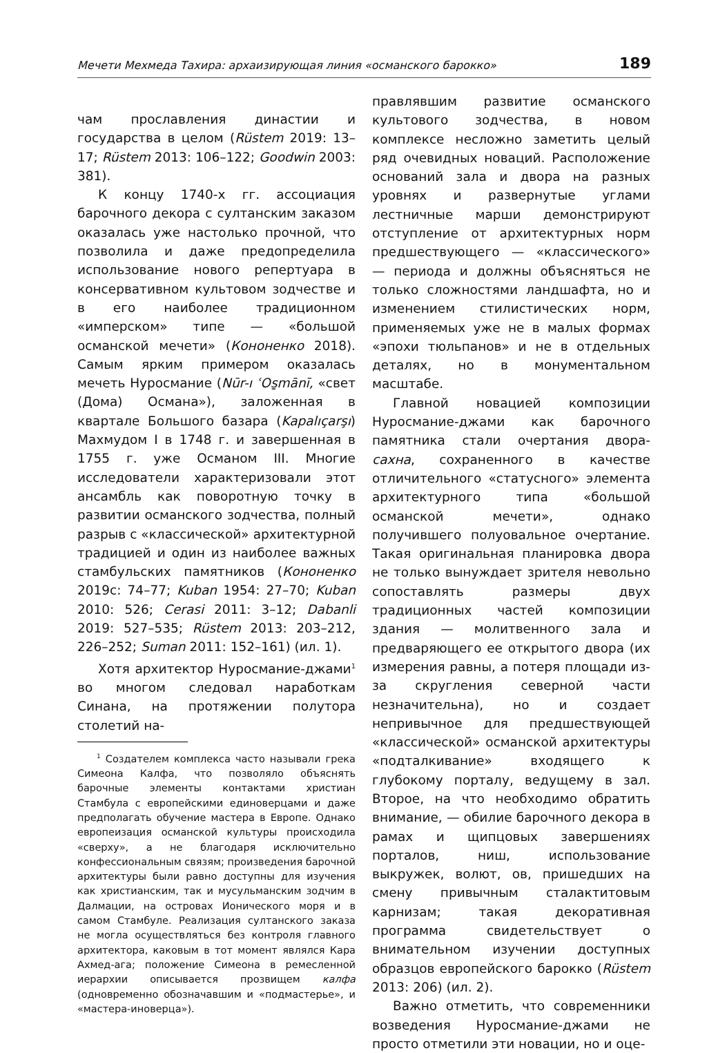Мечети Мехмеда Тахира: архаизирующая линия «османского барокко» 189
чам прославления династии и государства в целом (Rüstem 2019: 13–17; Rüstem 2013: 106–122; Goodwin 2003: 381).
К концу 1740-х гг. ассоциация барочного декора с султанским заказом оказалась уже настолько прочной, что позволила и даже предопределила использование нового репертуара в консервативном культовом зодчестве и в его наиболее традиционном «имперском» типе — «большой османской мечети» (Кононенко 2018). Самым ярким примером оказалась мечеть Нуросмание (Nūr-ı ʿOs̱mānī, «свет (Дома) Османа»), заложенная в квартале Большого базара (Kapalıçarşı) Махмудом I в 1748 г. и завершенная в 1755 г. уже Османом III. Многие исследователи характеризовали этот ансамбль как поворотную точку в развитии османского зодчества, полный разрыв с «классической» архитектурной традицией и один из наиболее важных стамбульских памятников (Кононенко 2019с: 74–77; Kuban 1954: 27–70; Kuban 2010: 526; Cerasi 2011: 3–12; Dabanli 2019: 527–535; Rüstem 2013: 203–212, 226–252; Suman 2011: 152–161) (ил. 1).
Хотя архитектор Нуросмание-джами<sup>1</sup> во многом следовал наработкам Синана, на протяжении полутора столетий на-
<sup>1</sup> Создателем комплекса часто называли грека Симеона Калфа, что позволяло объяснять барочные элементы контактами христиан Стамбула с европейскими единоверцами и даже предполагать обучение мастера в Европе. Однако европеизация османской культуры происходила «сверху», а не благодаря исключительно конфессиональным связям; произведения барочной архитектуры были равно доступны для изучения как христианским, так и мусульманским зодчим в Далмации, на островах Ионического моря и в самом Стамбуле. Реализация султанского заказа не могла осуществляться без контроля главного архитектора, каковым в тот момент являлся Кара Ахмед-ага; положение Симеона в ремесленной иерархии описывается прозвищем калфа (одновременно обозначавшим и «подмастерье», и «мастера-иноверца»).
правлявшим развитие османского культового зодчества, в новом комплексе несложно заметить целый ряд очевидных новаций. Расположение оснований зала и двора на разных уровнях и развернутые углами лестничные марши демонстрируют отступление от архитектурных норм предшествующего — «классического» — периода и должны объясняться не только сложностями ландшафта, но и изменением стилистических норм, применяемых уже не в малых формах «эпохи тюльпанов» и не в отдельных деталях, но в монументальном масштабе.
Главной новацией композиции Нуросмание-джами как барочного памятника стали очертания двора-сахна, сохраненного в качестве отличительного «статусного» элемента архитектурного типа «большой османской мечети», однако получившего полуовальное очертание. Такая оригинальная планировка двора не только вынуждает зрителя невольно сопоставлять размеры двух традиционных частей композиции здания — молитвенного зала и предваряющего ее открытого двора (их измерения равны, а потеря площади из-за скругления северной части незначительна), но и создает непривычное для предшествующей «классической» османской архитектуры «подталкивание» входящего к глубокому порталу, ведущему в зал. Второе, на что необходимо обратить внимание, — обилие барочного декора в рамах и щипцовых завершениях порталов, ниш, использование выкружек, волют, ов, пришедших на смену привычным сталактитовым карнизам; такая декоративная программа свидетельствует о внимательном изучении доступных образцов европейского барокко (Rüstem 2013: 206) (ил. 2).
Важно отметить, что современники возведения Нуросмание-джами не просто отметили эти новации, но и оце-